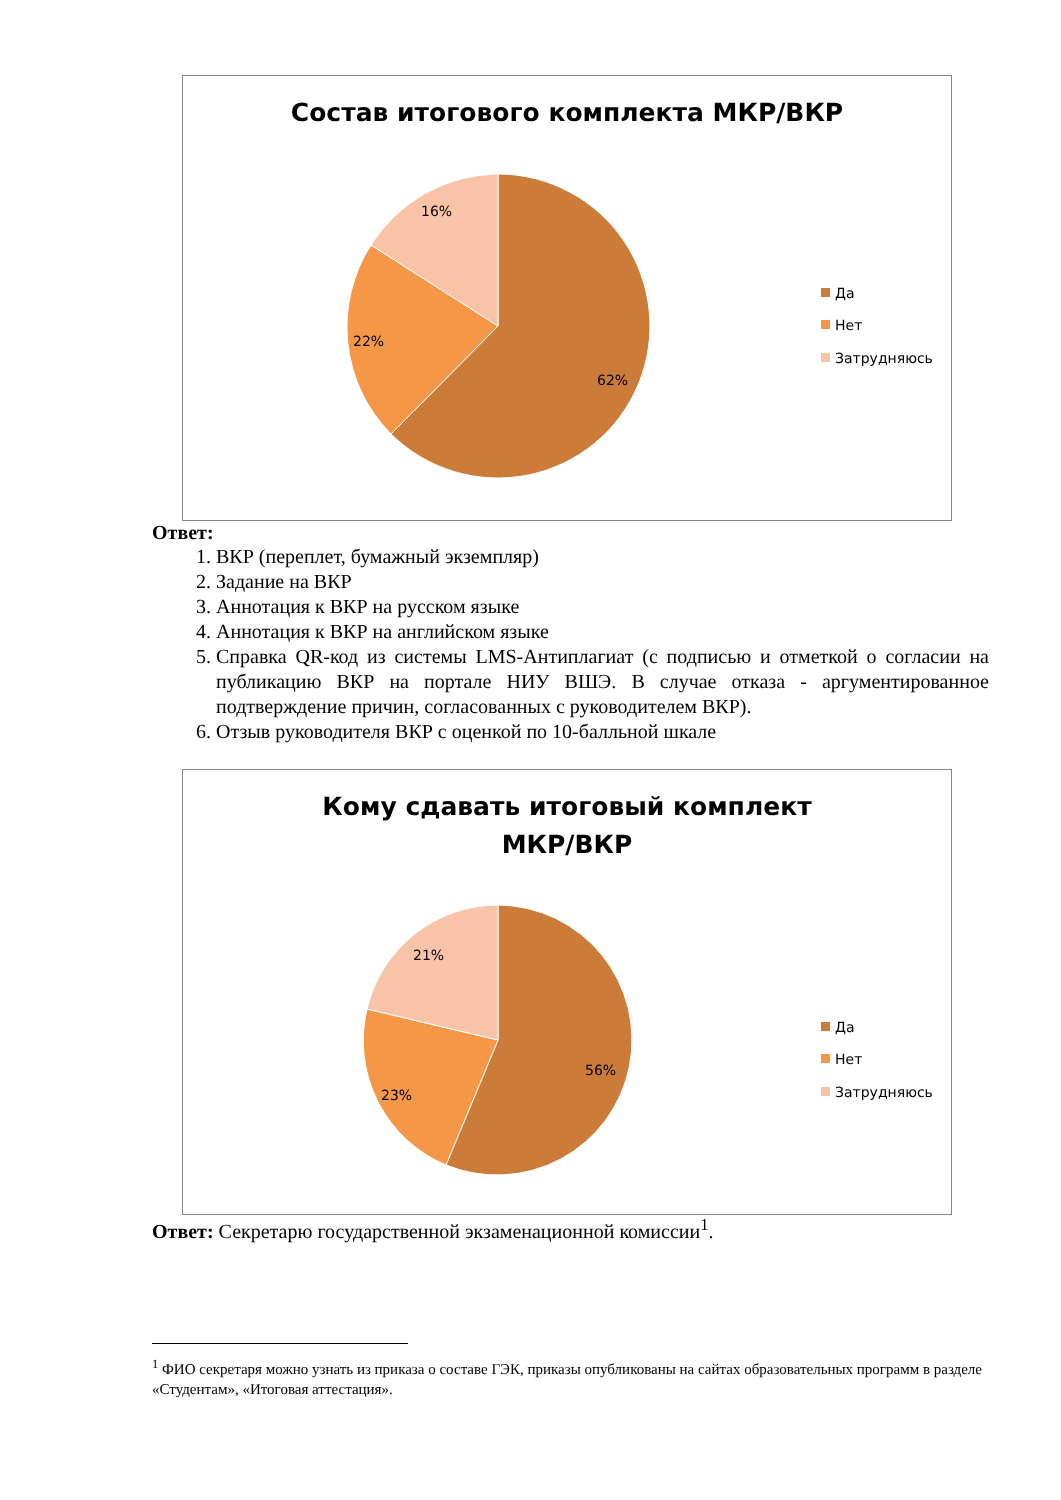Состав итогового комплекта МКР/ВКР
16%
22%
62%
Да
Нет
Затрудняюсь
Ответ:
1. ВКР (переплет, бумажный экземпляр)
2. Задание на ВКР
3. Аннотация к ВКР на русском языке
4. Аннотация к ВКР на английском языке
5. Справка QR-код из системы LMS-Антиплагиат (с подписью и отметкой о согласии на публикацию ВКР на портале НИУ ВШЭ. В случае отказа - аргументированное подтверждение причин, согласованных с руководителем ВКР).
6. Отзыв руководителя ВКР с оценкой по 10-балльной шкале
Кому сдавать итоговый комплект
МКР/ВКР
21%
23%
56%
Да
Нет
Затрудняюсь
Ответ: Секретарю государственной экзаменационной комиссии<sup>1</sup>.
<sup>1</sup> ФИО секретаря можно узнать из приказа о составе ГЭК, приказы опубликованы на сайтах образовательных программ в разделе «Студентам», «Итоговая аттестация».